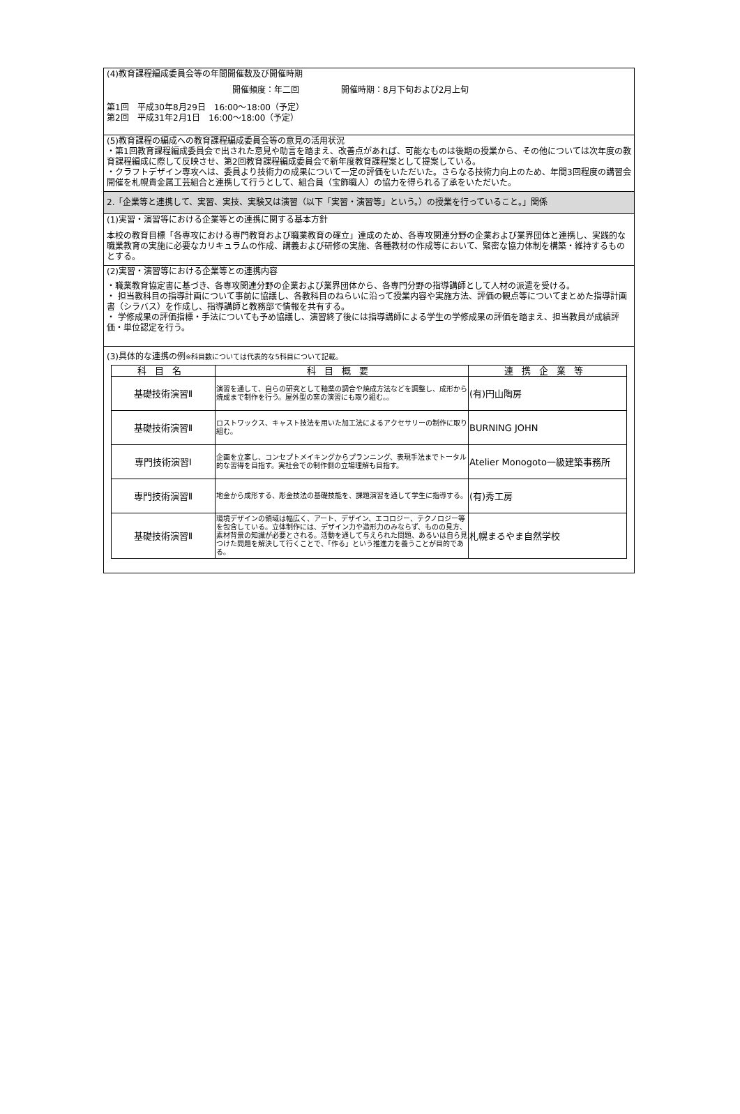(4)教育課程編成委員会等の年間開催数及び開催時期
開催頻度：年二回　　　　　開催時期：8月下旬および2月上旬
第1回　平成30年8月29日　16:00～18:00（予定）
第2回　平成31年2月1日　16:00～18:00（予定）
(5)教育課程の編成への教育課程編成委員会等の意見の活用状況
・第1回教育課程編成委員会で出された意見や助言を踏まえ、改善点があれば、可能なものは後期の授業から、その他については次年度の教育課程編成に際して反映させ、第2回教育課程編成委員会で新年度教育課程案として提案している。
・クラフトデザイン専攻へは、委員より技術力の成果について一定の評価をいただいた。さらなる技術力向上のため、年間3回程度の講習会開催を札幌貴金属工芸組合と連携して行うとして、組合員（宝飾職人）の協力を得られる了承をいただいた。
2.「企業等と連携して、実習、実技、実験又は演習（以下「実習・演習等」という。）の授業を行っていること。」関係
(1)実習・演習等における企業等との連携に関する基本方針
本校の教育目標「各専攻における専門教育および職業教育の確立」達成のため、各専攻関連分野の企業および業界団体と連携し、実践的な職業教育の実施に必要なカリキュラムの作成、講義および研修の実施、各種教材の作成等において、緊密な協力体制を構築・維持するものとする。
(2)実習・演習等における企業等との連携内容
・職業教育協定書に基づき、各専攻関連分野の企業および業界団体から、各専門分野の指導講師として人材の派遣を受ける。
・ 担当教科目の指導計画について事前に協議し、各教科目のねらいに沿って授業内容や実施方法、評価の観点等についてまとめた指導計画書（シラバス）を作成し、指導講師と教務部で情報を共有する。
・ 学修成果の評価指標・手法についても予め協議し、演習終了後には指導講師による学生の学修成果の評価を踏まえ、担当教員が成績評価・単位認定を行う。
(3)具体的な連携の例※科目数については代表的な5科目について記載。
| 科目名 | 科目概要 | 連携企業等 |
| --- | --- | --- |
| 基礎技術演習Ⅱ | 演習を通して、自らの研究として釉薬の調合や焼成方法などを調整し、成形から焼成まで制作を行う。屋外型の窯の演習にも取り組む。。 | (有)円山陶房 |
| 基礎技術演習Ⅱ | ロストワックス、キャスト技法を用いた加工法によるアクセサリーの制作に取り組む。 | BURNING JOHN |
| 専門技術演習Ⅰ | 企画を立案し、コンセプトメイキングからプランニング、表現手法までトータル的な習得を目指す。実社会での制作側の立場理解も目指す。 | Atelier Monogoto一級建築事務所 |
| 専門技術演習Ⅱ | 地金から成形する、彫金技法の基礎技能を、課題演習を通して学生に指導する。 | (有)秀工房 |
| 基礎技術演習Ⅱ | 環境デザインの領域は幅広く、アート、デザイン、エコロジー、テクノロジー等を包含している。立体制作には、デザイン力や造形力のみならず、ものの見方、素材背景の知識が必要とされる。活動を通して与えられた問題、あるいは自ら見つけた問題を解決して行くことで、「作る」という推進力を養うことが目的である。 | 札幌まるやま自然学校 |